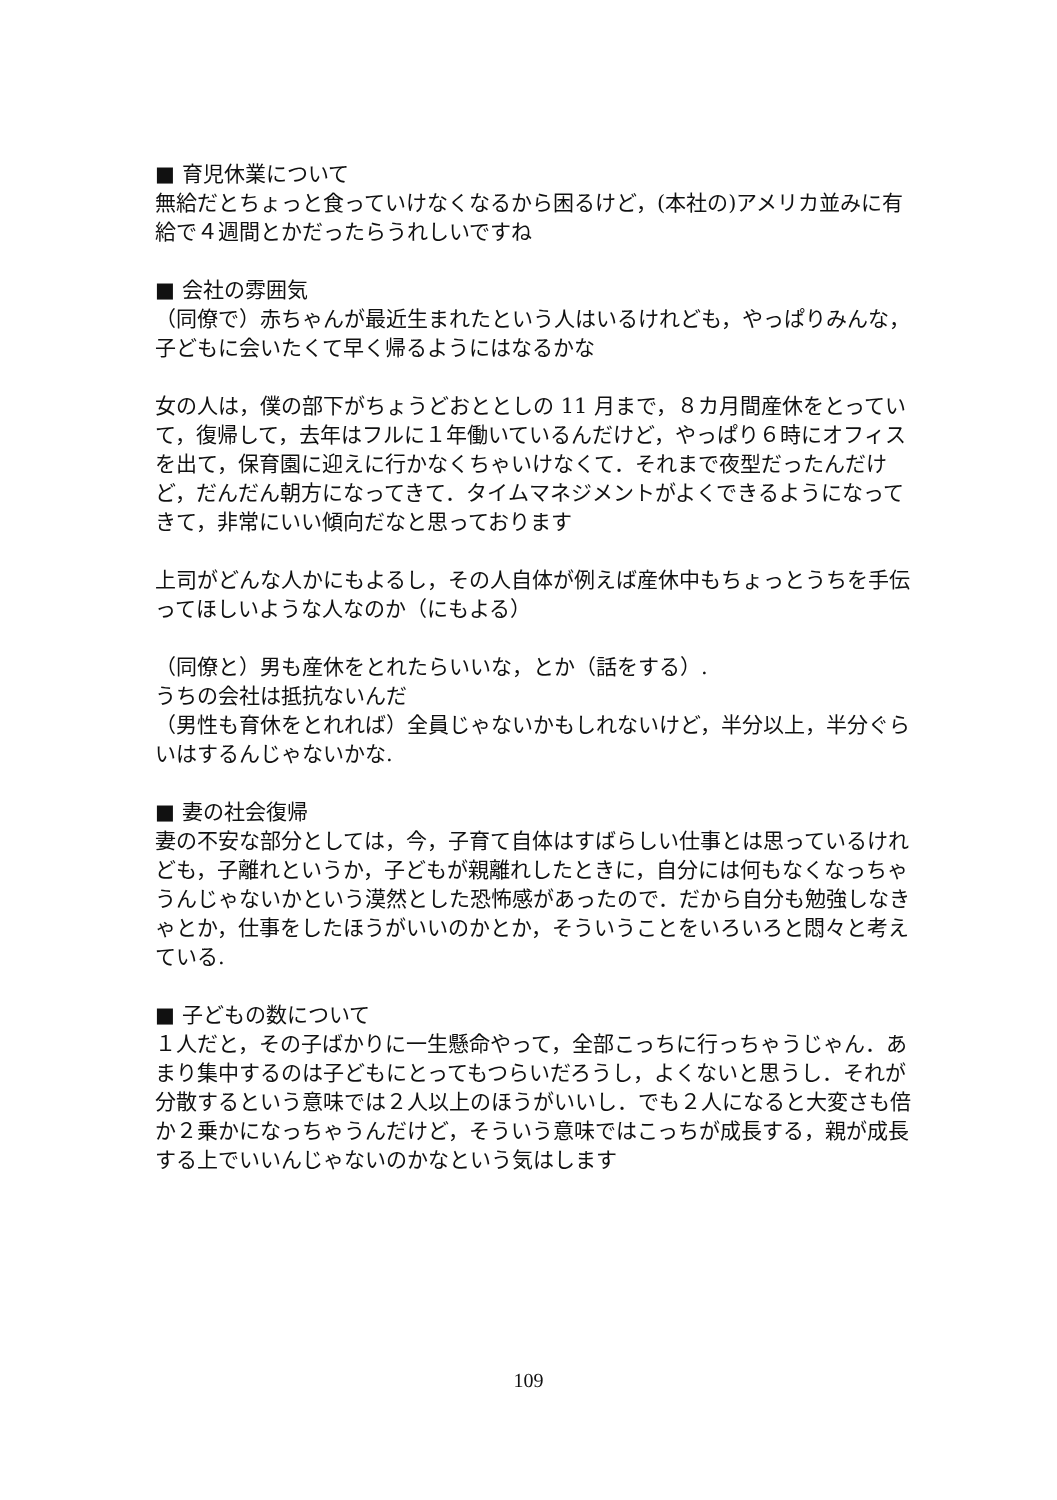■ 育児休業について
無給だとちょっと食っていけなくなるから困るけど，(本社の)アメリカ並みに有給で４週間とかだったらうれしいですね
■ 会社の雰囲気
（同僚で）赤ちゃんが最近生まれたという人はいるけれども，やっぱりみんな，子どもに会いたくて早く帰るようにはなるかな
女の人は，僕の部下がちょうどおととしの 11 月まで，８カ月間産休をとっていて，復帰して，去年はフルに１年働いているんだけど，やっぱり６時にオフィスを出て，保育園に迎えに行かなくちゃいけなくて．それまで夜型だったんだけど，だんだん朝方になってきて．タイムマネジメントがよくできるようになってきて，非常にいい傾向だなと思っております
上司がどんな人かにもよるし，その人自体が例えば産休中もちょっとうちを手伝ってほしいような人なのか（にもよる）
（同僚と）男も産休をとれたらいいな，とか（話をする）.
うちの会社は抵抗ないんだ
（男性も育休をとれれば）全員じゃないかもしれないけど，半分以上，半分ぐらいはするんじゃないかな.
■ 妻の社会復帰
妻の不安な部分としては，今，子育て自体はすばらしい仕事とは思っているけれども，子離れというか，子どもが親離れしたときに，自分には何もなくなっちゃうんじゃないかという漠然とした恐怖感があったので．だから自分も勉強しなきゃとか，仕事をしたほうがいいのかとか，そういうことをいろいろと悶々と考えている.
■ 子どもの数について
１人だと，その子ばかりに一生懸命やって，全部こっちに行っちゃうじゃん．あまり集中するのは子どもにとってもつらいだろうし，よくないと思うし．それが分散するという意味では２人以上のほうがいいし．でも２人になると大変さも倍か２乗かになっちゃうんだけど，そういう意味ではこっちが成長する，親が成長する上でいいんじゃないのかなという気はします
109